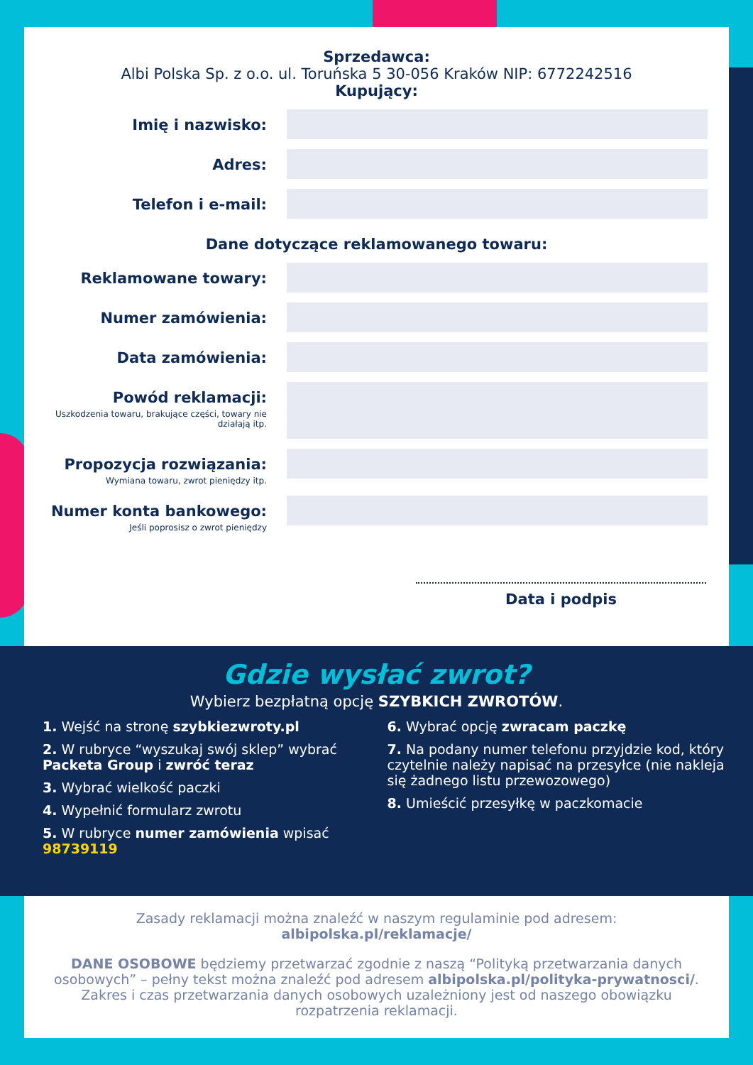Sprzedawca:
Albi Polska Sp. z o.o. ul. Toruńska 5 30-056 Kraków NIP: 6772242516
Kupujący:
Imię i nazwisko:
Adres:
Telefon i e-mail:
Dane dotyczące reklamowanego towaru:
Reklamowane towary:
Numer zamówienia:
Data zamówienia:
Powód reklamacji:
Uszkodzenia towaru, brakujące części, towary nie działają itp.
Propozycja rozwiązania:
Wymiana towaru, zwrot pieniędzy itp.
Numer konta bankowego:
Jeśli poprosisz o zwrot pieniędzy
Data i podpis
Gdzie wysłać zwrot?
Wybierz bezpłatną opcję SZYBKICH ZWROTÓW.
1. Wejść na stronę szybkiezwroty.pl
2. W rubryce “wyszukaj swój sklep” wybrać Packeta Group i zwróć teraz
3. Wybrać wielkość paczki
4. Wypełnić formularz zwrotu
5. W rubryce numer zamówienia wpisać 98739119
6. Wybrać opcję zwracam paczkę
7. Na podany numer telefonu przyjdzie kod, który czytelnie należy napisać na przesyłce (nie nakleja się żadnego listu przewozowego)
8. Umieścić przesyłkę w paczkomacie
Zasady reklamacji można znaleźć w naszym regulaminie pod adresem:
albipolska.pl/reklamacje/
DANE OSOBOWE będziemy przetwarzać zgodnie z naszą “Polityką przetwarzania danych osobowych” – pełny tekst można znaleźć pod adresem albipolska.pl/polityka-prywatnosci/. Zakres i czas przetwarzania danych osobowych uzależniony jest od naszego obowiązku rozpatrzenia reklamacji.